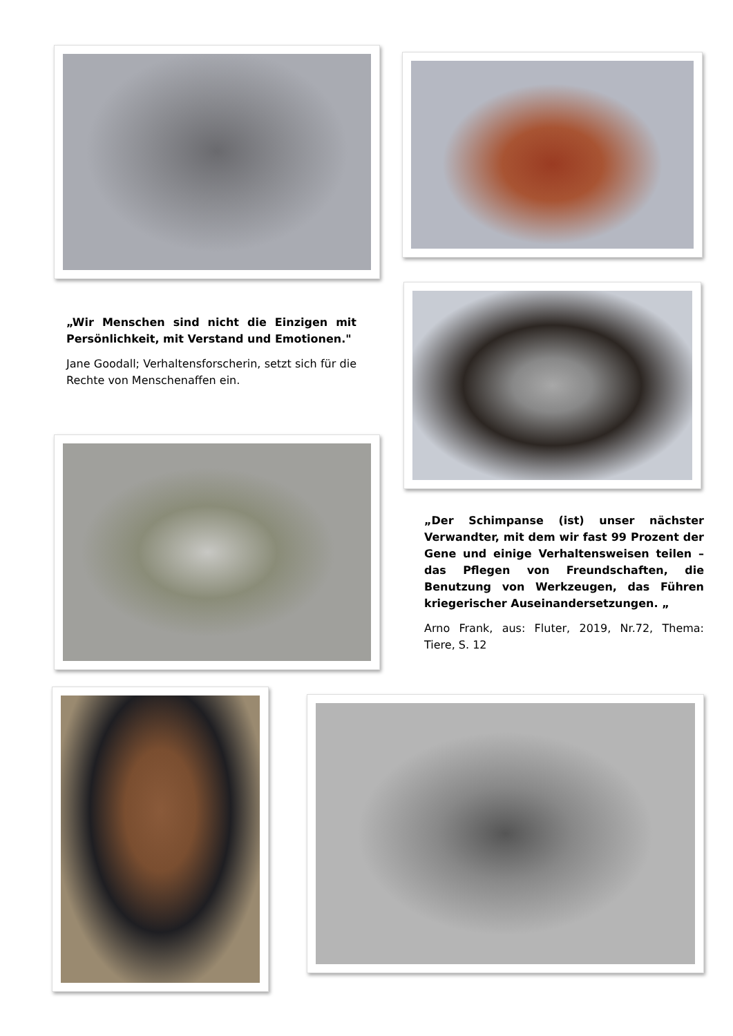„Wir Menschen sind nicht die Einzigen mit Persönlichkeit, mit Verstand und Emotionen."
Jane Goodall; Verhaltensforscherin, setzt sich für die Rechte von Menschenaffen ein.
„Der Schimpanse (ist) unser nächster Verwandter, mit dem wir fast 99 Prozent der Gene und einige Verhaltensweisen teilen – das Pflegen von Freundschaften, die Benutzung von Werkzeugen, das Führen kriegerischer Auseinandersetzungen. „
Arno Frank, aus: Fluter, 2019, Nr.72, Thema: Tiere, S. 12